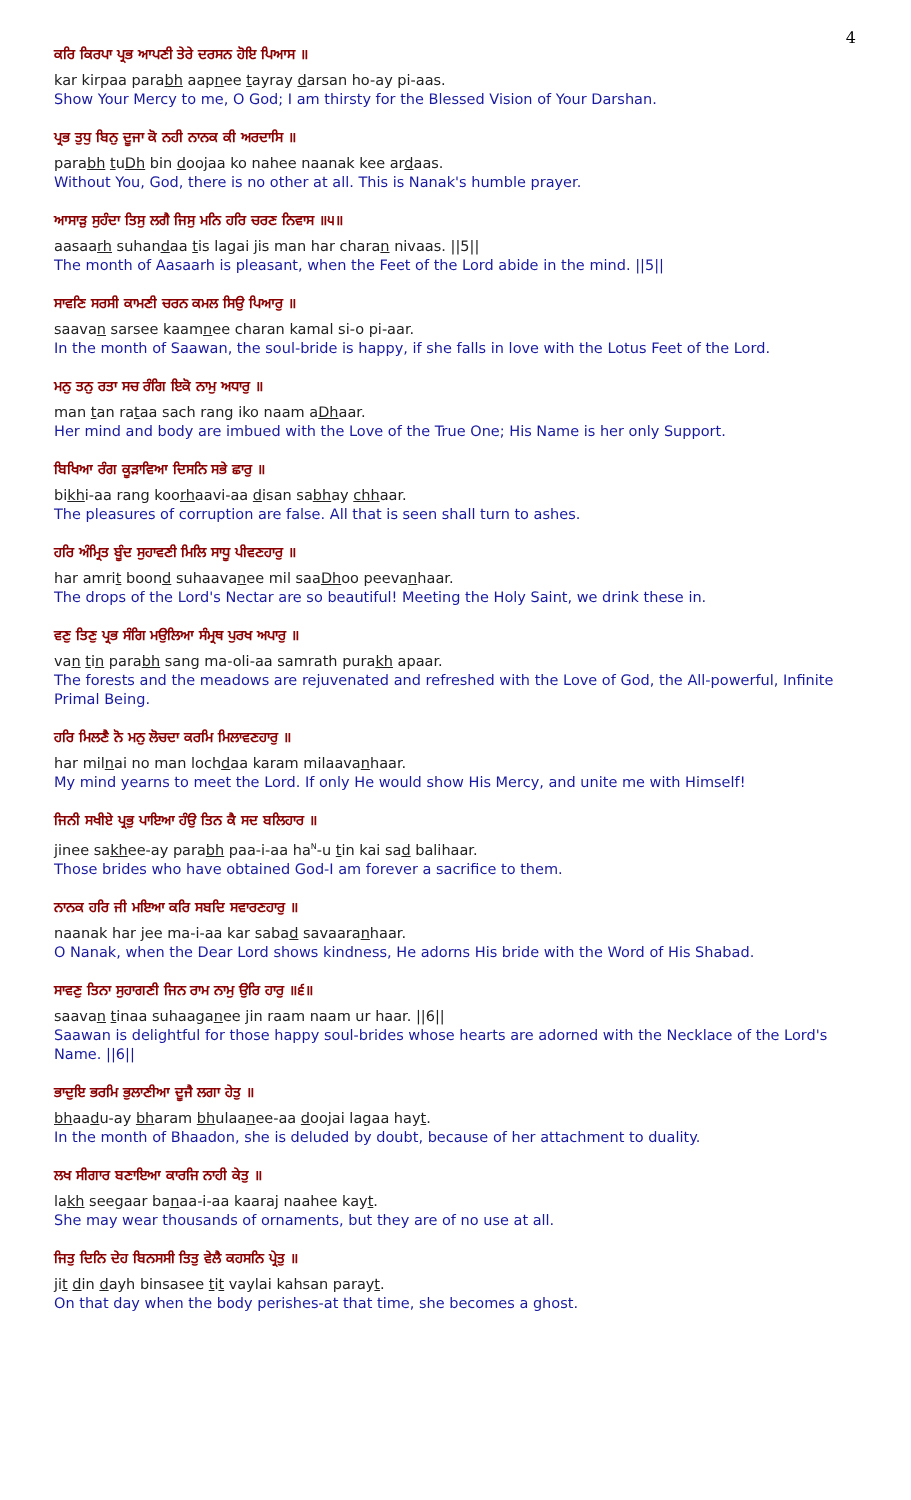4
ਕਰਿ ਕਿਰਪਾ ਪ੍ਰਭ ਆਪਣੀ ਤੇਰੇ ਦਰਸਨ ਹੋਇ ਪਿਆਸ ॥
kar kirpaa parabh aapnee tayray darsan ho-ay pi-aas.
Show Your Mercy to me, O God; I am thirsty for the Blessed Vision of Your Darshan.
ਪ੍ਰਭ ਤੁਧੁ ਬਿਨੁ ਦੂਜਾ ਕੋ ਨਹੀ ਨਾਨਕ ਕੀ ਅਰਦਾਸਿ ॥
parabh tuDh bin doojaa ko nahee naanak kee ardaas.
Without You, God, there is no other at all. This is Nanak's humble prayer.
ਆਸਾੜੁ ਸੁਹੰਦਾ ਤਿਸੁ ਲਗੈ ਜਿਸੁ ਮਨਿ ਹਰਿ ਚਰਣ ਨਿਵਾਸ ॥੫॥
aasaarh suhandaa tis lagai jis man har charan nivaas. ||5||
The month of Aasaarh is pleasant, when the Feet of the Lord abide in the mind. ||5||
ਸਾਵਣਿ ਸਰਸੀ ਕਾਮਣੀ ਚਰਨ ਕਮਲ ਸਿਉ ਪਿਆਰੁ ॥
saavan sarsee kaamnee charan kamal si-o pi-aar.
In the month of Saawan, the soul-bride is happy, if she falls in love with the Lotus Feet of the Lord.
ਮਨੁ ਤਨੁ ਰਤਾ ਸਚ ਰੰਗਿ ਇਕੋ ਨਾਮੁ ਅਧਾਰੁ ॥
man tan rataa sach rang iko naam aDhaar.
Her mind and body are imbued with the Love of the True One; His Name is her only Support.
ਬਿਖਿਆ ਰੰਗ ਕੂੜਾਵਿਆ ਦਿਸਨਿ ਸਭੇ ਛਾਰੁ ॥
bikhi-aa rang koorhaavi-aa disan sabhay chhaar.
The pleasures of corruption are false. All that is seen shall turn to ashes.
ਹਰਿ ਅੰਮ੍ਰਿਤ ਬੂੰਦ ਸੁਹਾਵਣੀ ਮਿਲਿ ਸਾਧੂ ਪੀਵਣਹਾਰੁ ॥
har amrit boond suhaavanee mil saaDhoo peevanhaar.
The drops of the Lord's Nectar are so beautiful! Meeting the Holy Saint, we drink these in.
ਵਣੁ ਤਿਣੁ ਪ੍ਰਭ ਸੰਗਿ ਮਉਲਿਆ ਸੰਮ੍ਰਥ ਪੁਰਖ ਅਪਾਰੁ ॥
van tin parabh sang ma-oli-aa samrath purakh apaar.
The forests and the meadows are rejuvenated and refreshed with the Love of God, the All-powerful, Infinite Primal Being.
ਹਰਿ ਮਿਲਣੈ ਨੋ ਮਨੁ ਲੋਚਦਾ ਕਰਮਿ ਮਿਲਾਵਣਹਾਰੁ ॥
har milnai no man lochdaa karam milaavanhaar.
My mind yearns to meet the Lord. If only He would show His Mercy, and unite me with Himself!
ਜਿਨੀ ਸਖੀਏ ਪ੍ਰਭੁ ਪਾਇਆ ਹੰਉ ਤਿਨ ਕੈ ਸਦ ਬਲਿਹਾਰ ॥
jinee sakhee-ay parabh paa-i-aa ha<sup>N</sup>-u tin kai sad balihaar.
Those brides who have obtained God-I am forever a sacrifice to them.
ਨਾਨਕ ਹਰਿ ਜੀ ਮਇਆ ਕਰਿ ਸਬਦਿ ਸਵਾਰਣਹਾਰੁ ॥
naanak har jee ma-i-aa kar sabad savaaranhaar.
O Nanak, when the Dear Lord shows kindness, He adorns His bride with the Word of His Shabad.
ਸਾਵਣੁ ਤਿਨਾ ਸੁਹਾਗਣੀ ਜਿਨ ਰਾਮ ਨਾਮੁ ਉਰਿ ਹਾਰੁ ॥੬॥
saavan tinaa suhaaganee jin raam naam ur haar. ||6||
Saawan is delightful for those happy soul-brides whose hearts are adorned with the Necklace of the Lord's Name. ||6||
ਭਾਦੁਇ ਭਰਮਿ ਭੁਲਾਣੀਆ ਦੂਜੈ ਲਗਾ ਹੇਤੁ ॥
bhaadu-ay bharam bhulaanee-aa doojai lagaa hayt.
In the month of Bhaadon, she is deluded by doubt, because of her attachment to duality.
ਲਖ ਸੀਗਾਰ ਬਣਾਇਆ ਕਾਰਜਿ ਨਾਹੀ ਕੇਤੁ ॥
lakh seegaar banaa-i-aa kaaraj naahee kayt.
She may wear thousands of ornaments, but they are of no use at all.
ਜਿਤੁ ਦਿਨਿ ਦੇਹ ਬਿਨਸਸੀ ਤਿਤੁ ਵੇਲੈ ਕਹਸਨਿ ਪ੍ਰੇਤੁ ॥
jit din dayh binsasee tit vaylai kahsan parayt.
On that day when the body perishes-at that time, she becomes a ghost.